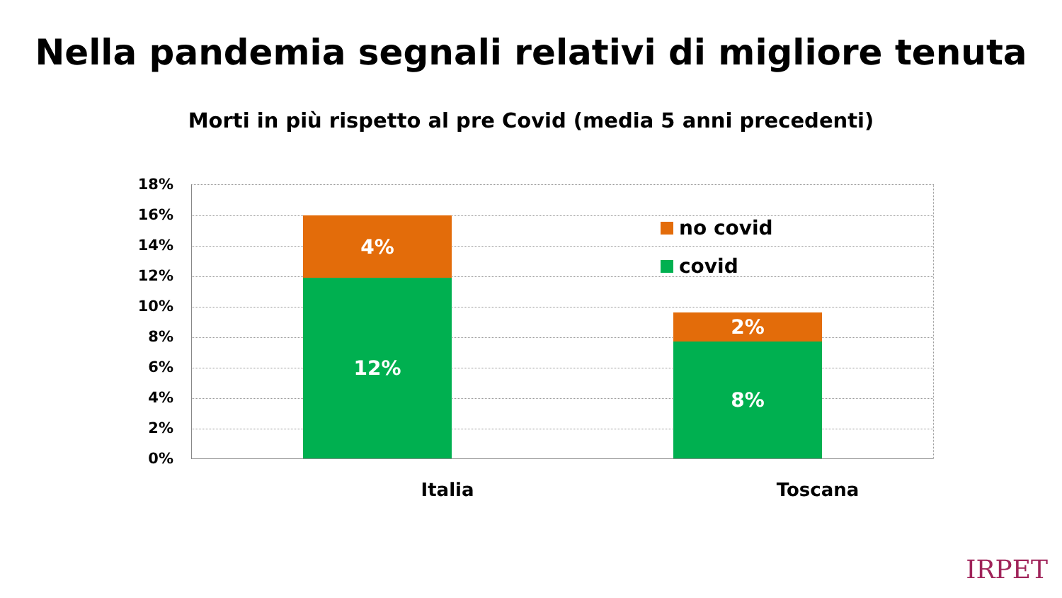Nella pandemia segnali relativi di migliore tenuta
Morti in più rispetto al pre Covid (media 5 anni precedenti)
18%
16%
14%
12%
10%
8%
6%
4%
2%
0%
4%
12%
2%
8%
no covid
covid
Italia Toscana
IRPET